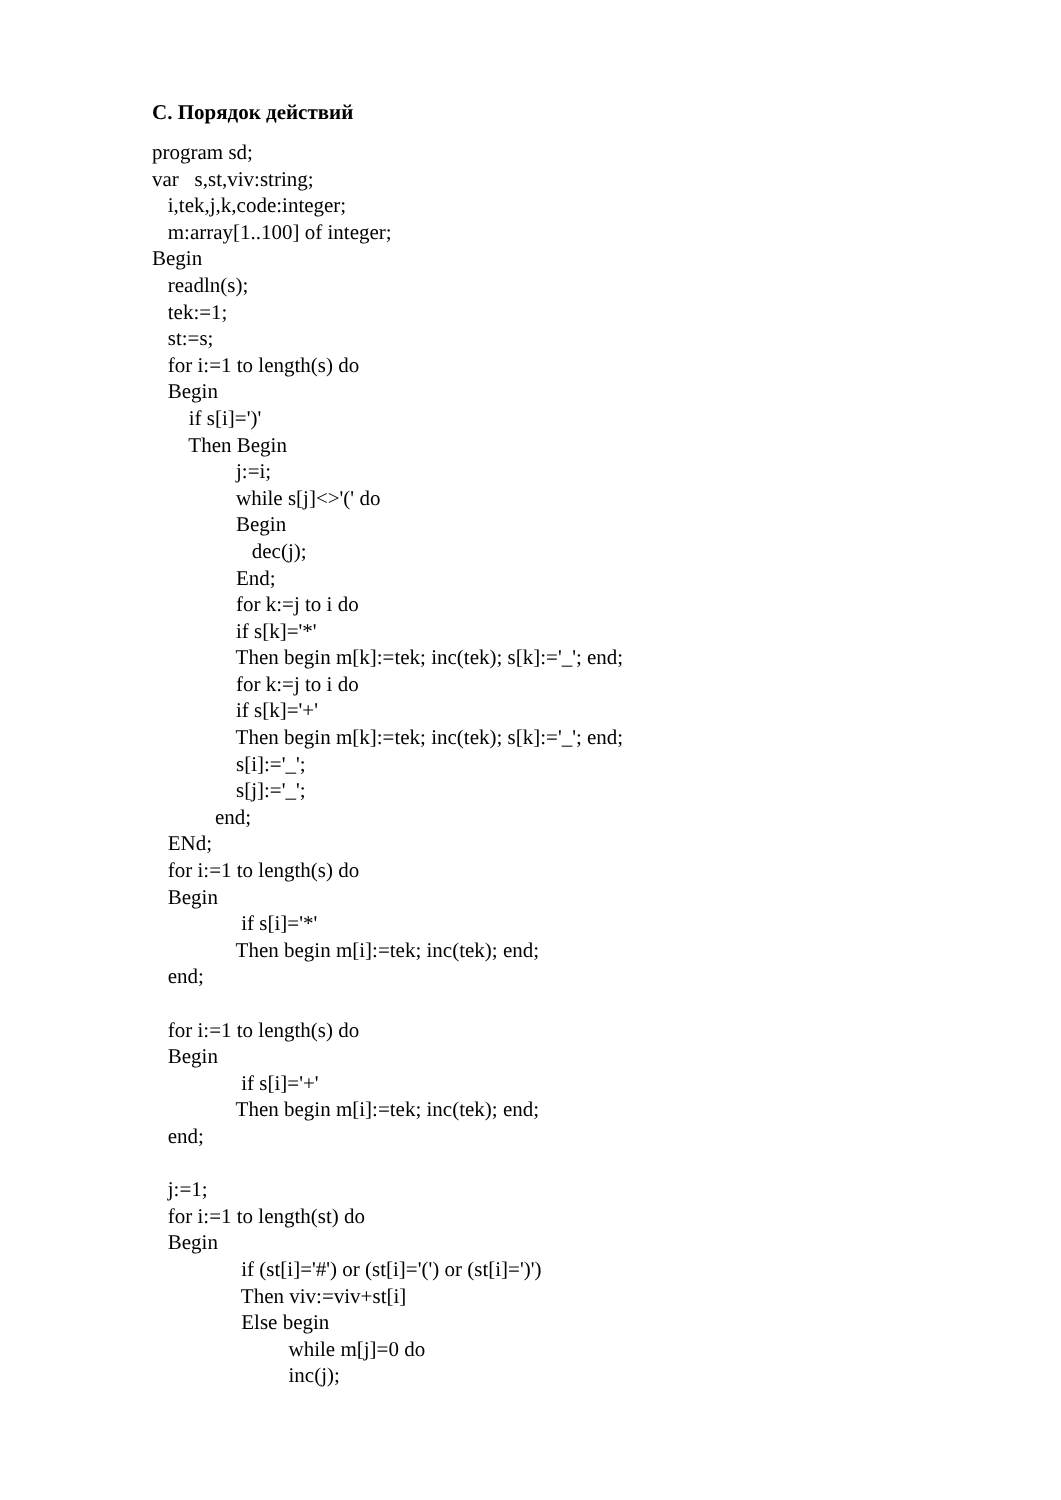С. Порядок действий
program sd;
var s,st,viv:string;
i,tek,j,k,code:integer;
m:array[1..100] of integer;
Begin
readln(s);
tek:=1;
st:=s;
for i:=1 to length(s) do
Begin
if s[i]=')'
Then Begin
j:=i;
while s[j]<>'(' do
Begin
dec(j);
End;
for k:=j to i do
if s[k]='*'
Then begin m[k]:=tek; inc(tek); s[k]:='_'; end;
for k:=j to i do
if s[k]='+'
Then begin m[k]:=tek; inc(tek); s[k]:='_'; end;
s[i]:='_';
s[j]:='_';
end;
ENd;
for i:=1 to length(s) do
Begin
if s[i]='*'
Then begin m[i]:=tek; inc(tek); end;
end;
for i:=1 to length(s) do
Begin
if s[i]='+'
Then begin m[i]:=tek; inc(tek); end;
end;
j:=1;
for i:=1 to length(st) do
Begin
if (st[i]='#') or (st[i]='(') or (st[i]=')')
Then viv:=viv+st[i]
Else begin
while m[j]=0 do
inc(j);